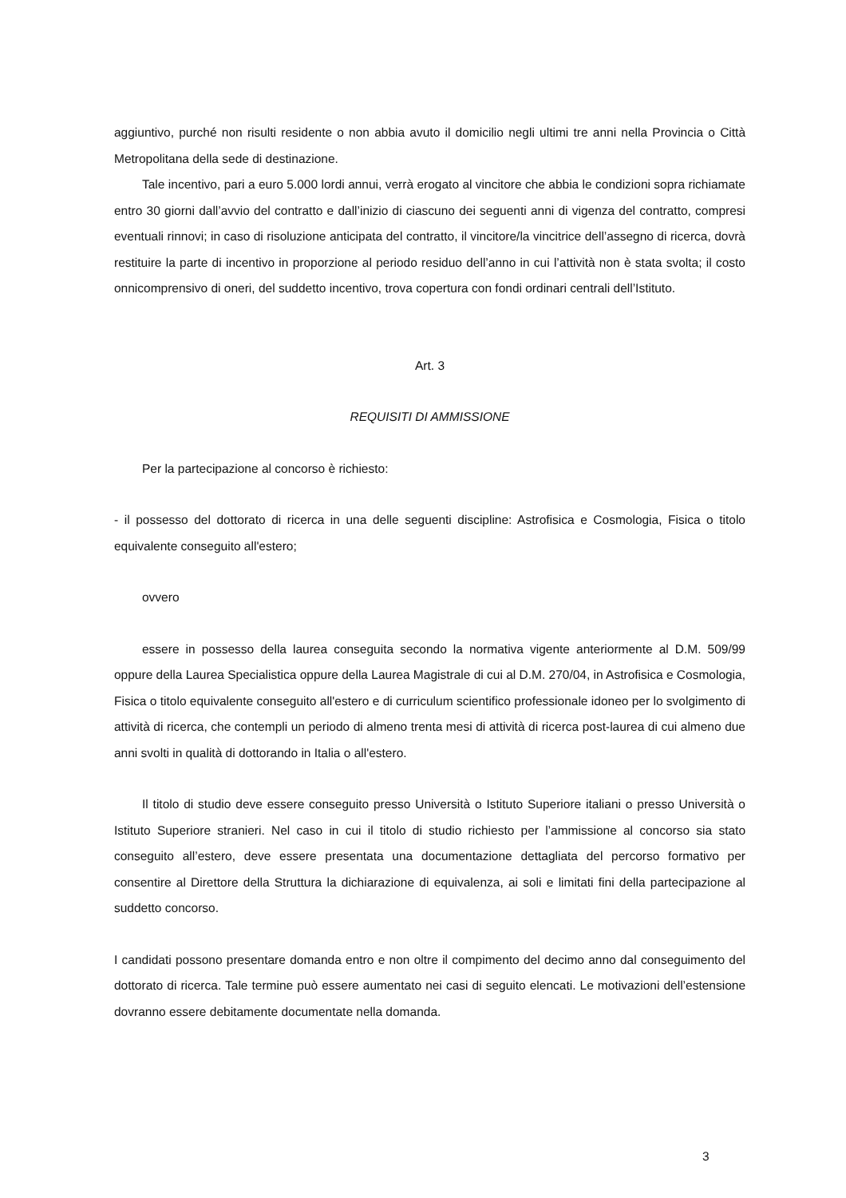aggiuntivo, purché non risulti residente o non abbia avuto il domicilio negli ultimi tre anni nella Provincia o Città Metropolitana della sede di destinazione.
Tale incentivo, pari a euro 5.000 lordi annui, verrà erogato al vincitore che abbia le condizioni sopra richiamate entro 30 giorni dall’avvio del contratto e dall’inizio di ciascuno dei seguenti anni di vigenza del contratto, compresi eventuali rinnovi; in caso di risoluzione anticipata del contratto, il vincitore/la vincitrice dell’assegno di ricerca, dovrà restituire la parte di incentivo in proporzione al periodo residuo dell’anno in cui l’attività non è stata svolta; il costo onnicomprensivo di oneri, del suddetto incentivo, trova copertura con fondi ordinari centrali dell’Istituto.
Art. 3
REQUISITI DI AMMISSIONE
Per la partecipazione al concorso è richiesto:
- il possesso del dottorato di ricerca in una delle seguenti discipline: Astrofisica e Cosmologia, Fisica o titolo equivalente conseguito all'estero;
ovvero
essere in possesso della laurea conseguita secondo la normativa vigente anteriormente al D.M. 509/99 oppure della Laurea Specialistica oppure della Laurea Magistrale di cui al D.M. 270/04, in Astrofisica e Cosmologia, Fisica o titolo equivalente conseguito all'estero e di curriculum scientifico professionale idoneo per lo svolgimento di attività di ricerca, che contempli un periodo di almeno trenta mesi di attività di ricerca post-laurea di cui almeno due anni svolti in qualità di dottorando in Italia o all'estero.
Il titolo di studio deve essere conseguito presso Università o Istituto Superiore italiani o presso Università o Istituto Superiore stranieri. Nel caso in cui il titolo di studio richiesto per l’ammissione al concorso sia stato conseguito all’estero, deve essere presentata una documentazione dettagliata del percorso formativo per consentire al Direttore della Struttura la dichiarazione di equivalenza, ai soli e limitati fini della partecipazione al suddetto concorso.
I candidati possono presentare domanda entro e non oltre il compimento del decimo anno dal conseguimento del dottorato di ricerca. Tale termine può essere aumentato nei casi di seguito elencati. Le motivazioni dell’estensione dovranno essere debitamente documentate nella domanda.
3